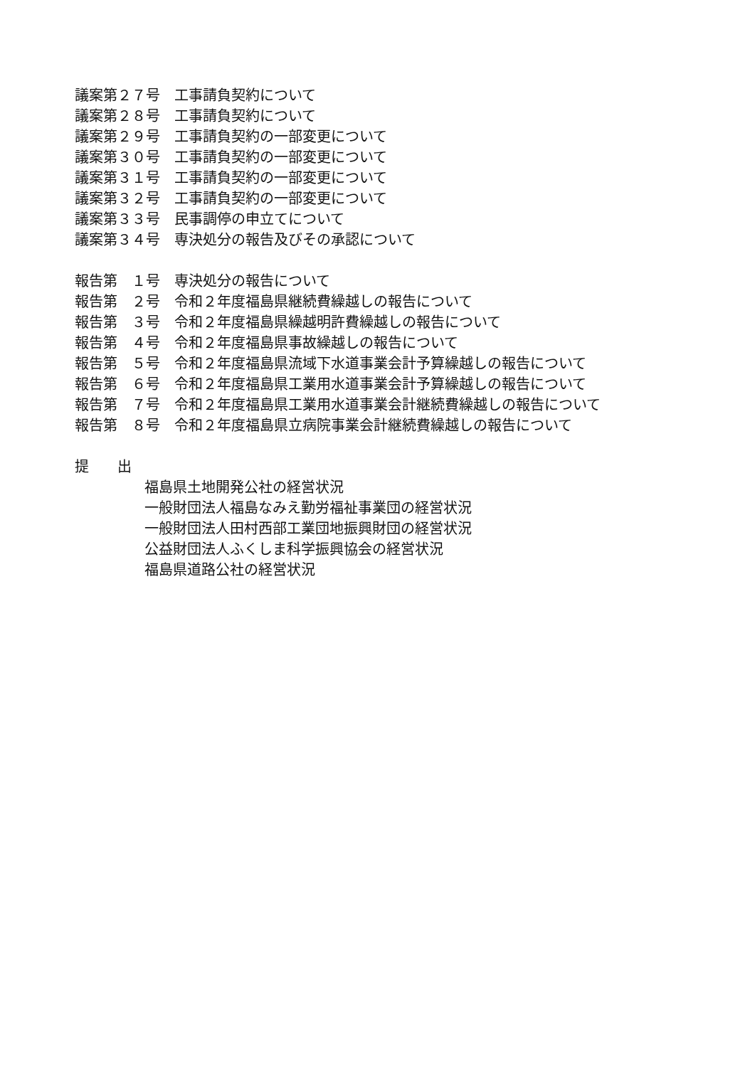議案第２７号　工事請負契約について
議案第２８号　工事請負契約について
議案第２９号　工事請負契約の一部変更について
議案第３０号　工事請負契約の一部変更について
議案第３１号　工事請負契約の一部変更について
議案第３２号　工事請負契約の一部変更について
議案第３３号　民事調停の申立てについて
議案第３４号　専決処分の報告及びその承認について
報告第　１号　専決処分の報告について
報告第　２号　令和２年度福島県継続費繰越しの報告について
報告第　３号　令和２年度福島県繰越明許費繰越しの報告について
報告第　４号　令和２年度福島県事故繰越しの報告について
報告第　５号　令和２年度福島県流域下水道事業会計予算繰越しの報告について
報告第　６号　令和２年度福島県工業用水道事業会計予算繰越しの報告について
報告第　７号　令和２年度福島県工業用水道事業会計継続費繰越しの報告について
報告第　８号　令和２年度福島県立病院事業会計継続費繰越しの報告について
提　　出
福島県土地開発公社の経営状況
一般財団法人福島なみえ勤労福祉事業団の経営状況
一般財団法人田村西部工業団地振興財団の経営状況
公益財団法人ふくしま科学振興協会の経営状況
福島県道路公社の経営状況